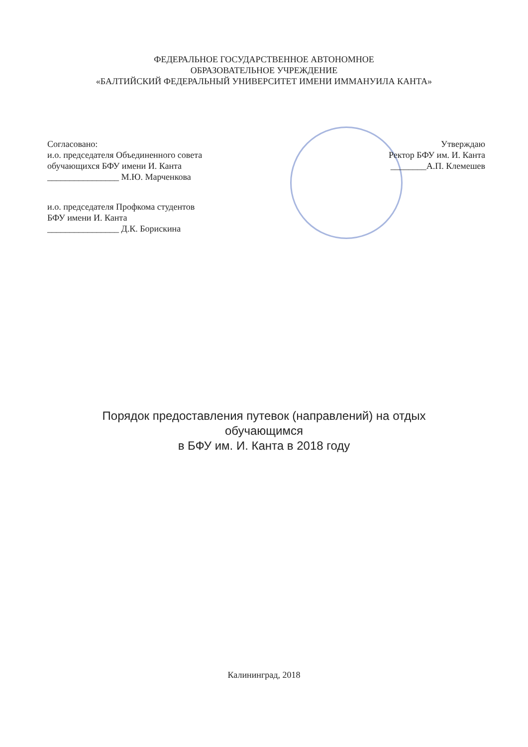ФЕДЕРАЛЬНОЕ ГОСУДАРСТВЕННОЕ АВТОНОМНОЕ
ОБРАЗОВАТЕЛЬНОЕ УЧРЕЖДЕНИЕ
«БАЛТИЙСКИЙ ФЕДЕРАЛЬНЫЙ УНИВЕРСИТЕТ ИМЕНИ ИММАНУИЛА КАНТА»
Согласовано:
и.о. председателя Объединенного совета
обучающихся БФУ имени И. Канта
________________ М.Ю. Марченкова
и.о. председателя Профкома студентов
БФУ имени И. Канта
________________ Д.К. Борискина
Утверждаю
Ректор БФУ им. И. Канта
________А.П. Клемешев
Порядок предоставления путевок (направлений) на отдых
обучающимся
в БФУ им. И. Канта в 2018 году
Калининград, 2018